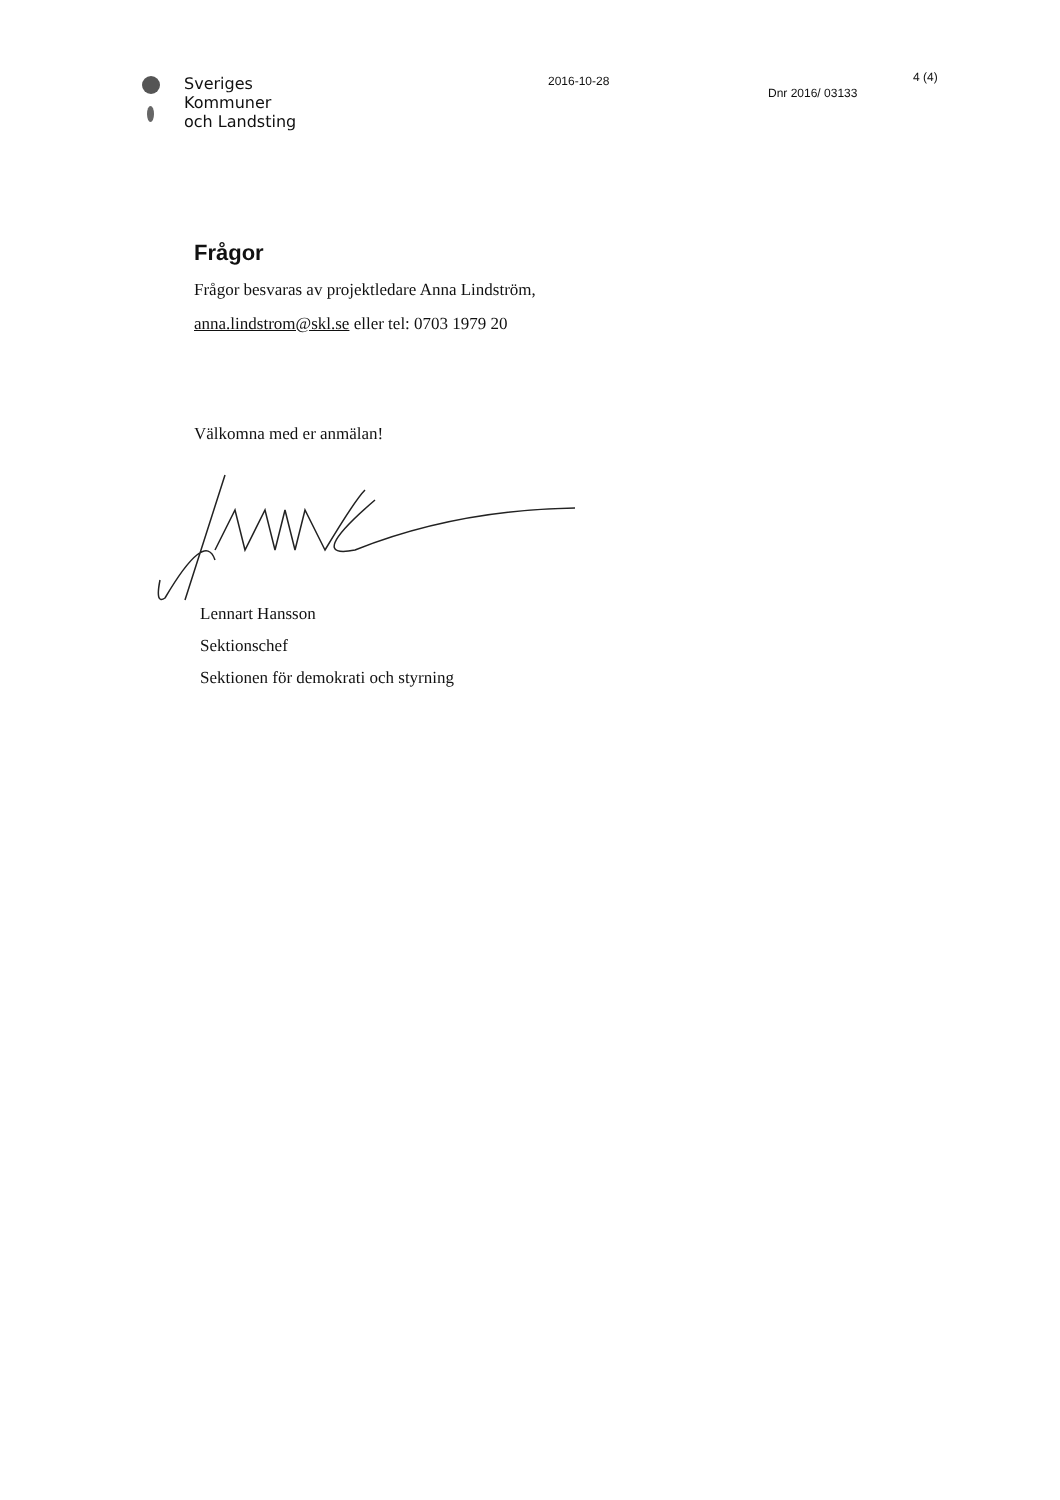Sveriges
Kommuner
och Landsting
2016-10-28
Dnr 2016/ 03133
4 (4)
Frågor
Frågor besvaras av projektledare Anna Lindström,
anna.lindstrom@skl.se eller tel: 0703 1979 20
Välkomna med er anmälan!
Lennart Hansson
Sektionschef
Sektionen för demokrati och styrning